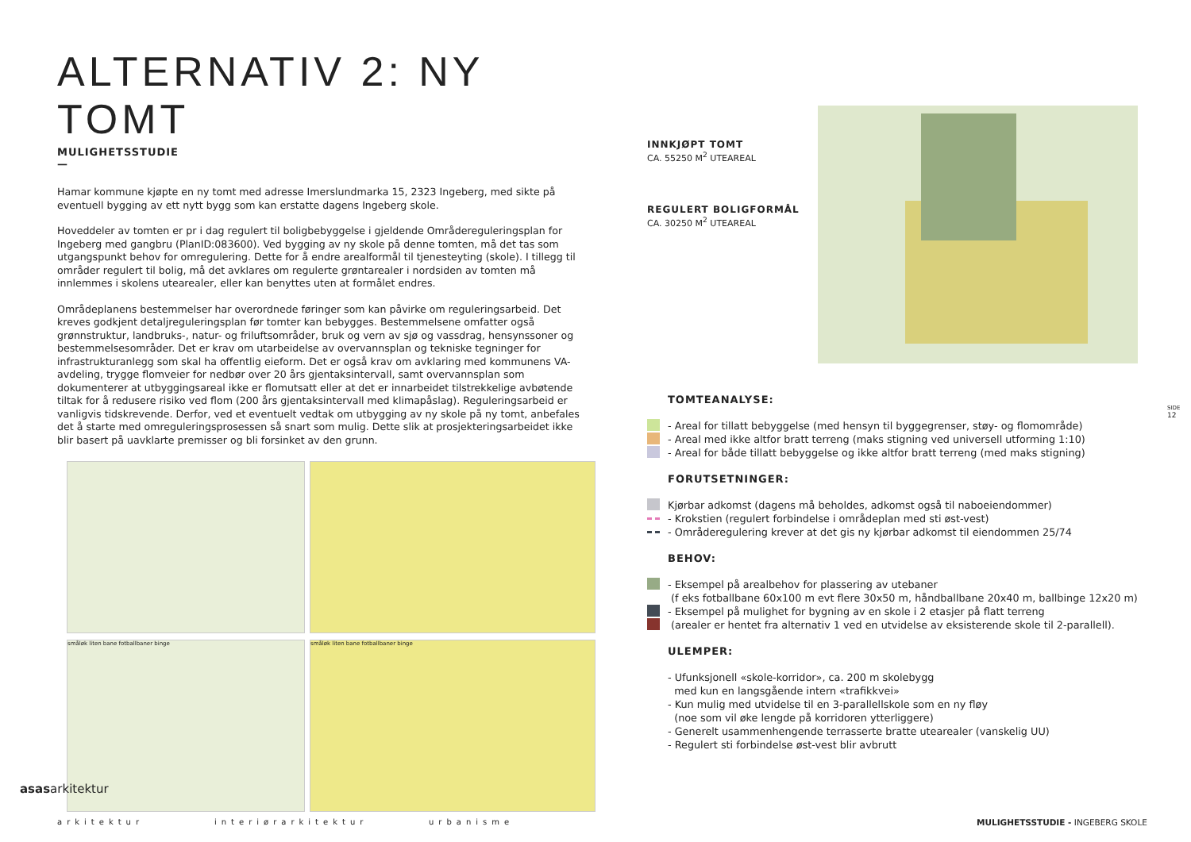ALTERNATIV 2: NY TOMT
MULIGHETSSTUDIE
—
Hamar kommune kjøpte en ny tomt med adresse Imerslundmarka 15, 2323 Ingeberg, med sikte på eventuell bygging av ett nytt bygg som kan erstatte dagens Ingeberg skole.
Hoveddeler av tomten er pr i dag regulert til boligbebyggelse i gjeldende Områdereguleringsplan for Ingeberg med gangbru (PlanID:083600). Ved bygging av ny skole på denne tomten, må det tas som utgangspunkt behov for omregulering. Dette for å endre arealformål til tjenesteyting (skole). I tillegg til områder regulert til bolig, må det avklares om regulerte grøntarealer i nordsiden av tomten må innlemmes i skolens utearealer, eller kan benyttes uten at formålet endres.
Områdeplanens bestemmelser har overordnede føringer som kan påvirke om reguleringsarbeid. Det kreves godkjent detaljreguleringsplan før tomter kan bebygges. Bestemmelsene omfatter også grønnstruktur, landbruks-, natur- og friluftsområder, bruk og vern av sjø og vassdrag, hensynssoner og bestemmelsesområder. Det er krav om utarbeidelse av overvannsplan og tekniske tegninger for infrastrukturanlegg som skal ha offentlig eieform. Det er også krav om avklaring med kommunens VA- avdeling, trygge flomveier for nedbør over 20 års gjentaksintervall, samt overvannsplan som dokumenterer at utbyggingsareal ikke er flomutsatt eller at det er innarbeidet tilstrekkelige avbøtende tiltak for å redusere risiko ved flom (200 års gjentaksintervall med klimapåslag). Reguleringsarbeid er vanligvis tidskrevende. Derfor, ved et eventuelt vedtak om utbygging av ny skole på ny tomt, anbefales det å starte med omreguleringsprosessen så snart som mulig. Dette slik at prosjekteringsarbeidet ikke blir basert på uavklarte premisser og bli forsinket av den grunn.
småløk liten bane fotballbaner binge
småløk liten bane fotballbaner binge
INNKJØPT TOMT
CA. 55250 M<sup>2</sup> UTEAREAL
REGULERT BOLIGFORMÅL
CA. 30250 M<sup>2</sup> UTEAREAL
TOMTEANALYSE:
- Areal for tillatt bebyggelse (med hensyn til byggegrenser, støy- og flomområde)
- Areal med ikke altfor bratt terreng (maks stigning ved universell utforming 1:10)
- Areal for både tillatt bebyggelse og ikke altfor bratt terreng (med maks stigning)
FORUTSETNINGER:
Kjørbar adkomst (dagens må beholdes, adkomst også til naboeiendommer)
- Krokstien (regulert forbindelse i områdeplan med sti øst-vest)
- Områderegulering krever at det gis ny kjørbar adkomst til eiendommen 25/74
BEHOV:
- Eksempel på arealbehov for plassering av utebaner
(f eks fotballbane 60x100 m evt flere 30x50 m, håndballbane 20x40 m, ballbinge 12x20 m)
- Eksempel på mulighet for bygning av en skole i 2 etasjer på flatt terreng
(arealer er hentet fra alternativ 1 ved en utvidelse av eksisterende skole til 2-parallell).
ULEMPER:
- Ufunksjonell «skole-korridor», ca. 200 m skolebygg
med kun en langsgående intern «trafikkvei»
- Kun mulig med utvidelse til en 3-parallellskole som en ny fløy
(noe som vil øke lengde på korridoren ytterliggere)
- Generelt usammenhengende terrasserte bratte utearealer (vanskelig UU)
- Regulert sti forbindelse øst-vest blir avbrutt
SIDE
12
asasarkitektur
arkitektur interiørarkitektur urbanisme
MULIGHETSSTUDIE - INGEBERG SKOLE